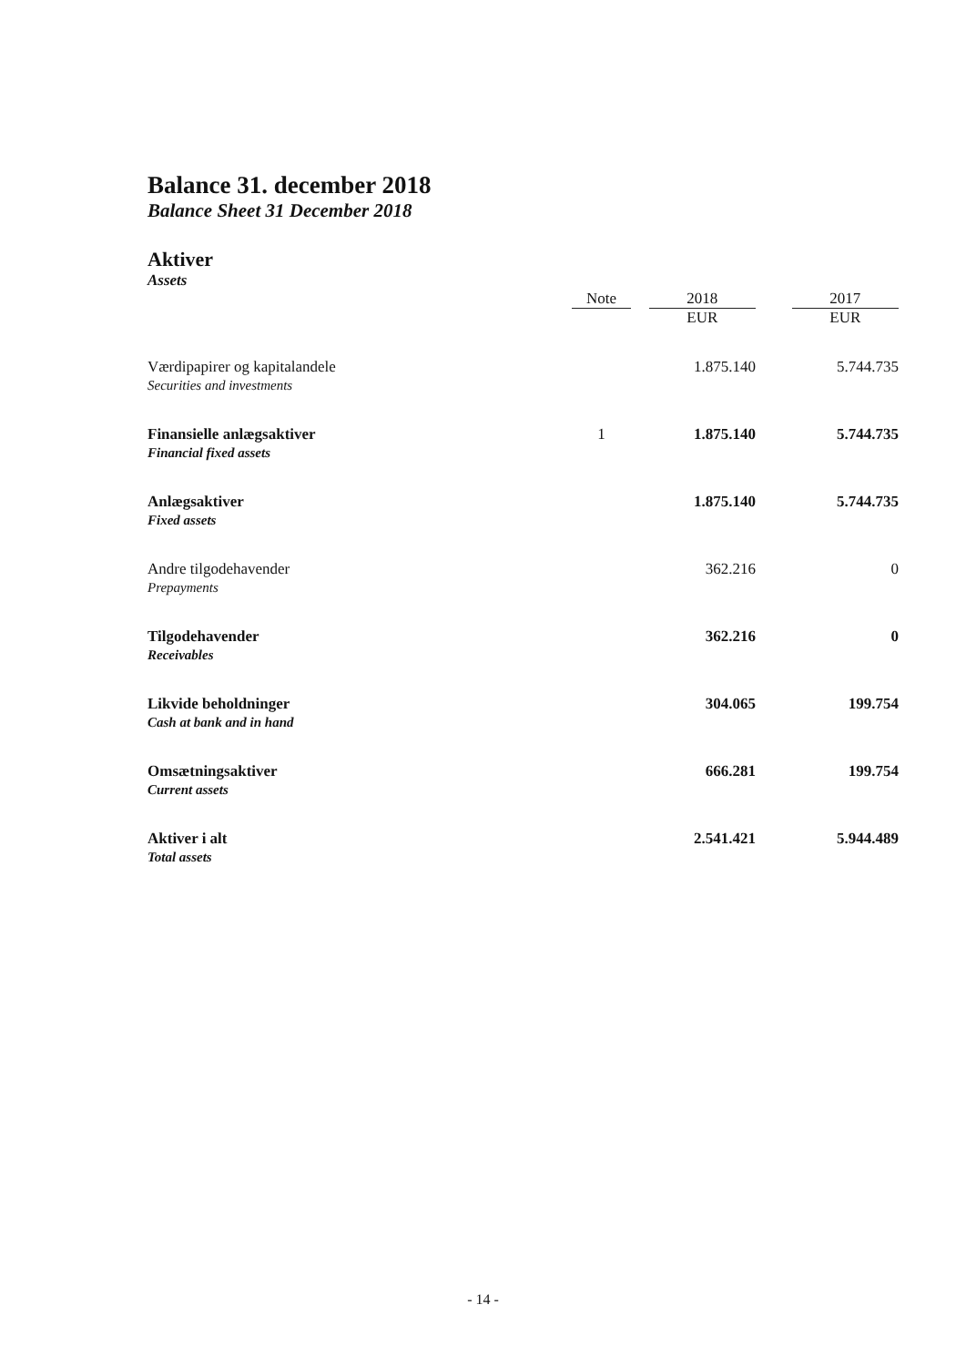Balance 31. december 2018
Balance Sheet 31 December 2018
Aktiver
Assets
| | Note | | 2018 | | 2017 |
| --- | --- | --- | --- | --- | --- |
| | | | EUR | | EUR |
| Værdipapirer og kapitalandele Securities and investments | | | 1.875.140 | | 5.744.735 |
| Finansielle anlægsaktiver Financial fixed assets | 1 | | 1.875.140 | | 5.744.735 |
| Anlægsaktiver Fixed assets | | | 1.875.140 | | 5.744.735 |
| Andre tilgodehavender Prepayments | | | 362.216 | | 0 |
| Tilgodehavender Receivables | | | 362.216 | | 0 |
| Likvide beholdninger Cash at bank and in hand | | | 304.065 | | 199.754 |
| Omsætningsaktiver Current assets | | | 666.281 | | 199.754 |
| Aktiver i alt Total assets | | | 2.541.421 | | 5.944.489 |
- 14 -